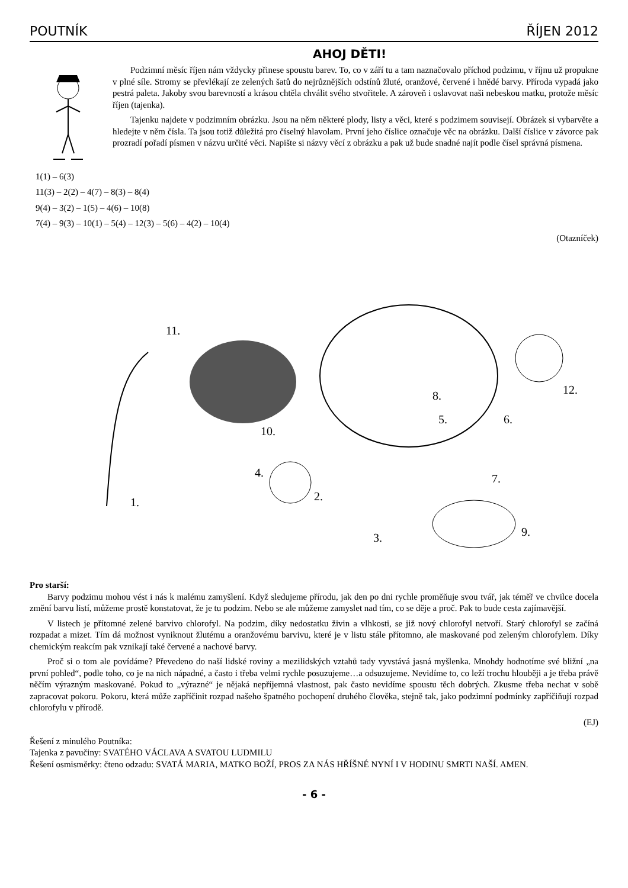POUTNÍK ŘÍJEN 2012
AHOJ DĚTI!
Podzimní měsíc říjen nám vždycky přinese spoustu barev. To, co v září tu a tam naznačovalo příchod podzimu, v říjnu už propukne v plné síle. Stromy se převlékají ze zelených šatů do nejrůznějších odstínů žluté, oranžové, červené i hnědé barvy. Příroda vypadá jako pestrá paleta. Jakoby svou barevností a krásou chtěla chválit svého stvořitele. A zároveň i oslavovat naši nebeskou matku, protože měsíc říjen (tajenka).
Tajenku najdete v podzimním obrázku. Jsou na něm některé plody, listy a věci, které s podzimem souvisejí. Obrázek si vybarvěte a hledejte v něm čísla. Ta jsou totiž důležitá pro číselný hlavolam. První jeho číslice označuje věc na obrázku. Další číslice v závorce pak prozradí pořadí písmen v názvu určité věci. Napište si názvy věcí z obrázku a pak už bude snadné najít podle čísel správná písmena.
1(1) – 6(3)
11(3) – 2(2) – 4(7) – 8(3) – 8(4)
9(4) – 3(2) – 1(5) – 4(6) – 10(8)
7(4) – 9(3) – 10(1) – 5(4) – 12(3) – 5(6) – 4(2) – 10(4)
(Otazníček)
11.
1.
10.
4.
2.
3.
5.
6.
7.
8.
9.
12.
Pro starší:
Barvy podzimu mohou vést i nás k malému zamyšlení. Když sledujeme přírodu, jak den po dni rychle proměňuje svou tvář, jak téměř ve chvilce docela změní barvu listí, můžeme prostě konstatovat, že je tu podzim. Nebo se ale můžeme zamyslet nad tím, co se děje a proč. Pak to bude cesta zajímavější.
V listech je přítomné zelené barvivo chlorofyl. Na podzim, díky nedostatku živin a vlhkosti, se již nový chlorofyl netvoří. Starý chlorofyl se začíná rozpadat a mizet. Tím dá možnost vyniknout žlutému a oranžovému barvivu, které je v listu stále přítomno, ale maskované pod zeleným chlorofylem. Díky chemickým reakcím pak vznikají také červené a nachové barvy.
Proč si o tom ale povídáme? Převedeno do naší lidské roviny a mezilidských vztahů tady vyvstává jasná myšlenka. Mnohdy hodnotíme své bližní „na první pohled“, podle toho, co je na nich nápadné, a často i třeba velmi rychle posuzujeme…a odsuzujeme. Nevidíme to, co leží trochu hlouběji a je třeba právě něčím výrazným maskované. Pokud to „výrazné“ je nějaká nepříjemná vlastnost, pak často nevidíme spoustu těch dobrých. Zkusme třeba nechat v sobě zapracovat pokoru. Pokoru, která může zapříčinit rozpad našeho špatného pochopení druhého člověka, stejně tak, jako podzimní podmínky zapříčiňují rozpad chlorofylu v přírodě.
(EJ)
Řešení z minulého Poutníka:
Tajenka z pavučiny: SVATÉHO VÁCLAVA A SVATOU LUDMILU
Řešení osmisměrky: čteno odzadu: SVATÁ MARIA, MATKO BOŽÍ, PROS ZA NÁS HŘÍŠNÉ NYNÍ I V HODINU SMRTI NAŠÍ. AMEN.
- 6 -